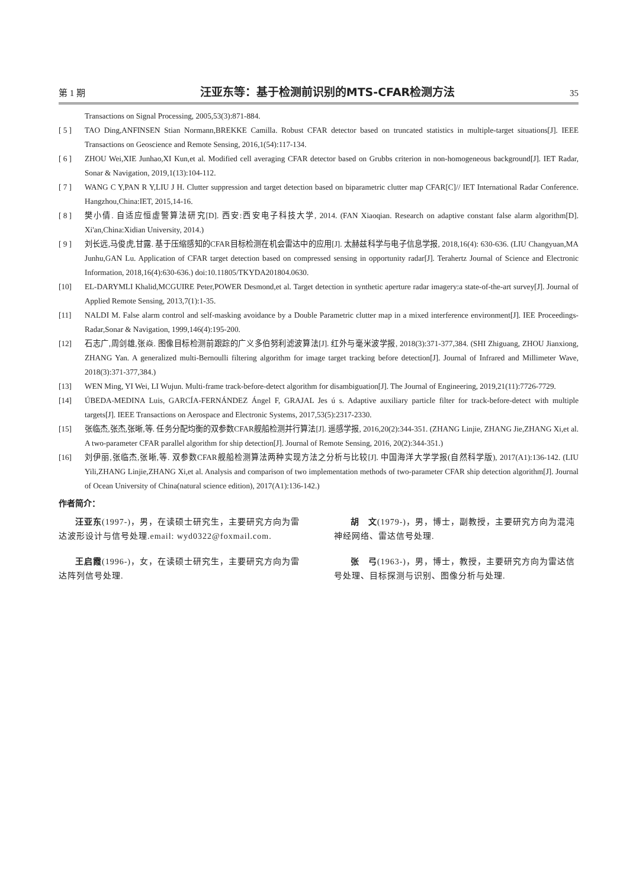第 1 期 汪亚东等：基于检测前识别的MTS-CFAR检测方法 35
Transactions on Signal Processing, 2005,53(3):871-884.
[ 5 ] TAO Ding,ANFINSEN Stian Normann,BREKKE Camilla. Robust CFAR detector based on truncated statistics in multiple-target situations[J]. IEEE Transactions on Geoscience and Remote Sensing, 2016,1(54):117-134.
[ 6 ] ZHOU Wei,XIE Junhao,XI Kun,et al. Modified cell averaging CFAR detector based on Grubbs criterion in non-homogeneous background[J]. IET Radar, Sonar & Navigation, 2019,1(13):104-112.
[ 7 ] WANG C Y,PAN R Y,LIU J H. Clutter suppression and target detection based on biparametric clutter map CFAR[C]// IET International Radar Conference. Hangzhou,China:IET, 2015,14-16.
[ 8 ] 樊小倩. 自适应恒虚警算法研究[D]. 西安:西安电子科技大学, 2014. (FAN Xiaoqian. Research on adaptive constant false alarm algorithm[D]. Xi'an,China:Xidian University, 2014.)
[ 9 ] 刘长远,马俊虎,甘露. 基于压缩感知的CFAR目标检测在机会雷达中的应用[J]. 太赫兹科学与电子信息学报, 2018,16(4): 630-636. (LIU Changyuan,MA Junhu,GAN Lu. Application of CFAR target detection based on compressed sensing in opportunity radar[J]. Terahertz Journal of Science and Electronic Information, 2018,16(4):630-636.) doi:10.11805/TKYDA201804.0630.
[10] EL-DARYMLI Khalid,MCGUIRE Peter,POWER Desmond,et al. Target detection in synthetic aperture radar imagery:a state-of-the-art survey[J]. Journal of Applied Remote Sensing, 2013,7(1):1-35.
[11] NALDI M. False alarm control and self-masking avoidance by a Double Parametric clutter map in a mixed interference environment[J]. IEE Proceedings-Radar,Sonar & Navigation, 1999,146(4):195-200.
[12] 石志广,周剑雄,张焱. 图像目标检测前跟踪的广义多伯努利滤波算法[J]. 红外与毫米波学报, 2018(3):371-377,384. (SHI Zhiguang, ZHOU Jianxiong, ZHANG Yan. A generalized multi-Bernoulli filtering algorithm for image target tracking before detection[J]. Journal of Infrared and Millimeter Wave, 2018(3):371-377,384.)
[13] WEN Ming, YI Wei, LI Wujun. Multi-frame track-before-detect algorithm for disambiguation[J]. The Journal of Engineering, 2019,21(11):7726-7729.
[14] ÚBEDA-MEDINA Luis, GARCÍA-FERNÁNDEZ Ángel F, GRAJAL Jes ú s. Adaptive auxiliary particle filter for track-before-detect with multiple targets[J]. IEEE Transactions on Aerospace and Electronic Systems, 2017,53(5):2317-2330.
[15] 张临杰,张杰,张晰,等. 任务分配均衡的双参数CFAR舰船检测并行算法[J]. 遥感学报, 2016,20(2):344-351. (ZHANG Linjie, ZHANG Jie,ZHANG Xi,et al. A two-parameter CFAR parallel algorithm for ship detection[J]. Journal of Remote Sensing, 2016, 20(2):344-351.)
[16] 刘伊丽,张临杰,张晰,等. 双参数CFAR舰船检测算法两种实现方法之分析与比较[J]. 中国海洋大学学报(自然科学版), 2017(A1):136-142. (LIU Yili,ZHANG Linjie,ZHANG Xi,et al. Analysis and comparison of two implementation methods of two-parameter CFAR ship detection algorithm[J]. Journal of Ocean University of China(natural science edition), 2017(A1):136-142.)
作者简介：
汪亚东(1997-)，男，在读硕士研究生，主要研究方向为雷达波形设计与信号处理.email: wyd0322@foxmail.com.
王启霞(1996-)，女，在读硕士研究生，主要研究方向为雷达阵列信号处理.
胡　文(1979-)，男，博士，副教授，主要研究方向为混沌神经网络、雷达信号处理.
张　弓(1963-)，男，博士，教授，主要研究方向为雷达信号处理、目标探测与识别、图像分析与处理.